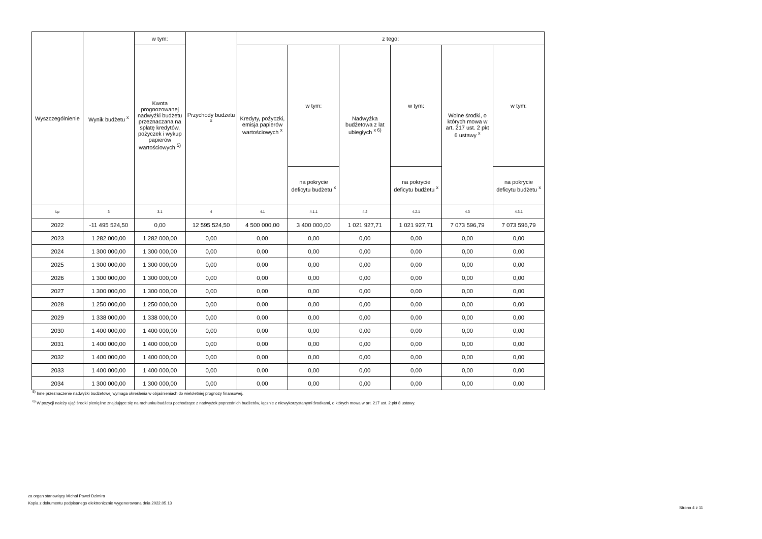| Wyszczególnienie | Wynik budżetu <sup>x</sup> | w tym: | Przychody budżetu <sup>x</sup> | z tego: | | | | | |
| --- | --- | --- | --- | --- | --- | --- | --- | --- | --- |
| | | Kwota prognozowanej nadwyżki budżetu przeznaczana na spłatę kredytów, pożyczek i wykup papierów wartościowych <sup>5)</sup> | | Kredyty, pożyczki, emisja papierów wartościowych <sup>x</sup> | w tym: | Nadwyżka budżetowa z lat ubiegłych <sup>x 6)</sup> | w tym: | Wolne środki, o których mowa w art. 217 ust. 2 pkt 6 ustawy <sup>x</sup> | w tym: |
| | | | | | na pokrycie deficytu budżetu <sup>x</sup> | | na pokrycie deficytu budżetu <sup>x</sup> | | na pokrycie deficytu budżetu <sup>x</sup> |
| Lp | 3 | 3.1 | 4 | 4.1 | 4.1.1 | 4.2 | 4.2.1 | 4.3 | 4.3.1 |
| 2022 | -11 495 524,50 | 0,00 | 12 595 524,50 | 4 500 000,00 | 3 400 000,00 | 1 021 927,71 | 1 021 927,71 | 7 073 596,79 | 7 073 596,79 |
| 2023 | 1 282 000,00 | 1 282 000,00 | 0,00 | 0,00 | 0,00 | 0,00 | 0,00 | 0,00 | 0,00 |
| 2024 | 1 300 000,00 | 1 300 000,00 | 0,00 | 0,00 | 0,00 | 0,00 | 0,00 | 0,00 | 0,00 |
| 2025 | 1 300 000,00 | 1 300 000,00 | 0,00 | 0,00 | 0,00 | 0,00 | 0,00 | 0,00 | 0,00 |
| 2026 | 1 300 000,00 | 1 300 000,00 | 0,00 | 0,00 | 0,00 | 0,00 | 0,00 | 0,00 | 0,00 |
| 2027 | 1 300 000,00 | 1 300 000,00 | 0,00 | 0,00 | 0,00 | 0,00 | 0,00 | 0,00 | 0,00 |
| 2028 | 1 250 000,00 | 1 250 000,00 | 0,00 | 0,00 | 0,00 | 0,00 | 0,00 | 0,00 | 0,00 |
| 2029 | 1 338 000,00 | 1 338 000,00 | 0,00 | 0,00 | 0,00 | 0,00 | 0,00 | 0,00 | 0,00 |
| 2030 | 1 400 000,00 | 1 400 000,00 | 0,00 | 0,00 | 0,00 | 0,00 | 0,00 | 0,00 | 0,00 |
| 2031 | 1 400 000,00 | 1 400 000,00 | 0,00 | 0,00 | 0,00 | 0,00 | 0,00 | 0,00 | 0,00 |
| 2032 | 1 400 000,00 | 1 400 000,00 | 0,00 | 0,00 | 0,00 | 0,00 | 0,00 | 0,00 | 0,00 |
| 2033 | 1 400 000,00 | 1 400 000,00 | 0,00 | 0,00 | 0,00 | 0,00 | 0,00 | 0,00 | 0,00 |
| 2034 | 1 300 000,00 | 1 300 000,00 | 0,00 | 0,00 | 0,00 | 0,00 | 0,00 | 0,00 | 0,00 |
<sup>5)</sup> Inne przeznaczenie nadwyżki budżetowej wymaga określenia w objaśnieniach do wieloletniej prognozy finansowej.
<sup>6)</sup> W pozycji należy ująć środki pieniężne znajdujące się na rachunku budżetu pochodzące z nadwyżek poprzednich budżetów, łącznie z niewykorzystanymi środkami, o których mowa w art. 217 ust. 2 pkt 8 ustawy.
za organ stanowiący Michał Paweł Dzimira
Kopia z dokumentu podpisanego elektronicznie wygenerowana dnia 2022.05.13
Strona 4 z 11